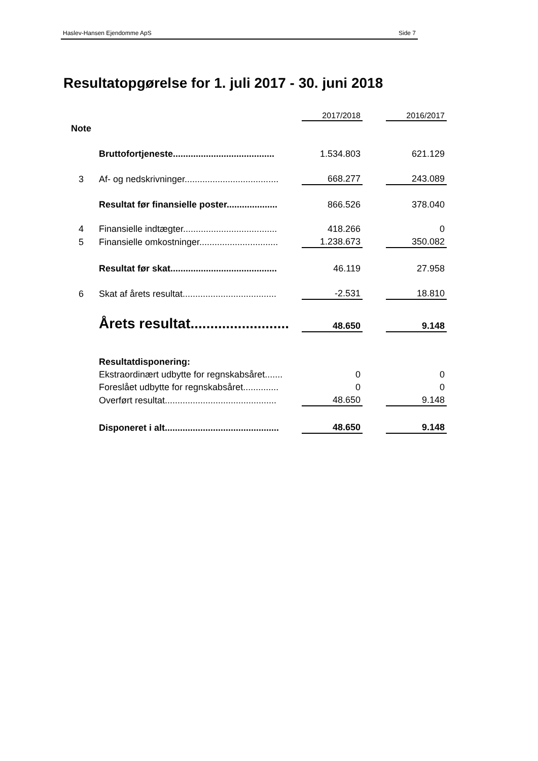Haslev-Hansen Ejendomme ApS Side 7
Resultatopgørelse for 1. juli 2017 - 30. juni 2018
| | | 2017/2018 | | 2016/2017 |
| Note | | | | |
| | Bruttofortjeneste........................................ | 1.534.803 | | 621.129 |
| 3 | Af- og nedskrivninger..................................... | 668.277 | | 243.089 |
| | Resultat før finansielle poster.................... | 866.526 | | 378.040 |
| 4 | Finansielle indtægter..................................... | 418.266 | | 0 |
| 5 | Finansielle omkostninger............................... | 1.238.673 | | 350.082 |
| | Resultat før skat.......................................... | 46.119 | | 27.958 |
| 6 | Skat af årets resultat..................................... | -2.531 | | 18.810 |
| | Årets resultat......................... | 48.650 | | 9.148 |
| | Resultatdisponering: | | | |
| | Ekstraordinært udbytte for regnskabsåret....... | 0 | | 0 |
| | Foreslået udbytte for regnskabsåret.............. | 0 | | 0 |
| | Overført resultat............................................ | 48.650 | | 9.148 |
| | Disponeret i alt............................................. | 48.650 | | 9.148 |